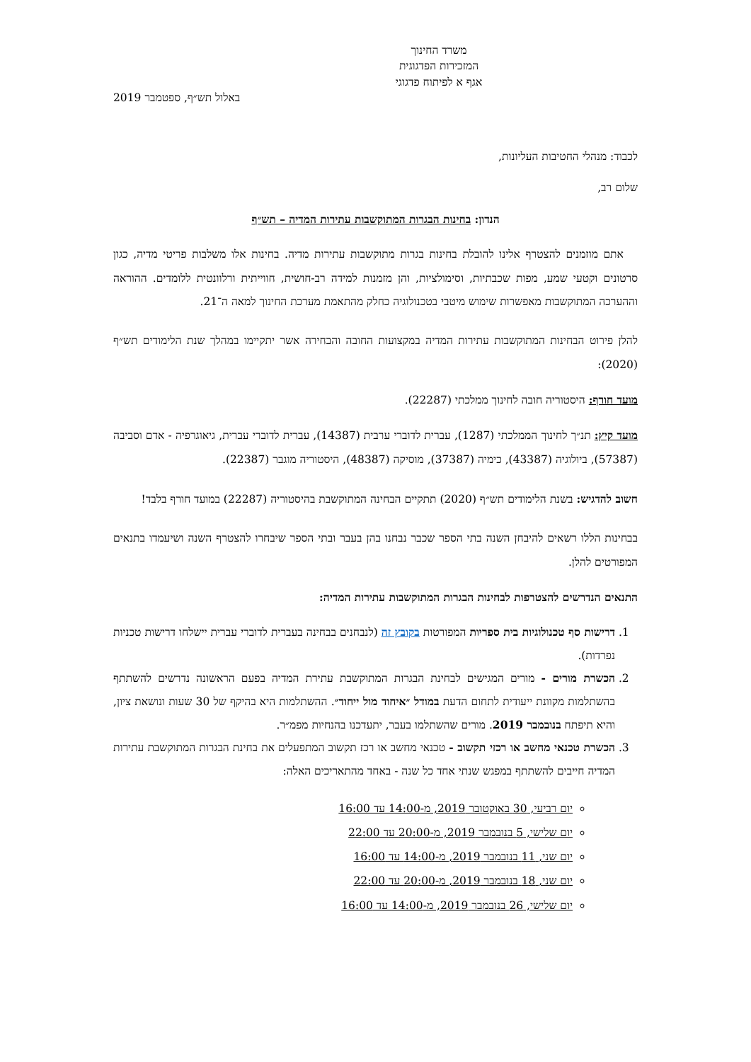משרד החינוך
המזכירות הפדגוגית
אגף א לפיתוח פדגוגי
באלול תש״ף, ספטמבר 2019
לכבוד: מנהלי החטיבות העליונות,
שלום רב,
הנדון: בחינות הבגרות המתוקשבות עתירות המדיה – תש״ף
אתם מוזמנים להצטרף אלינו להובלת בחינות בגרות מתוקשבות עתירות מדיה. בחינות אלו משלבות פריטי מדיה, כגון סרטונים וקטעי שמע, מפות שכבתיות, וסימולציות, והן מזמנות למידה רב-חושית, חווייתית ורלוונטית ללומדים. ההוראה וההערכה המתוקשבות מאפשרות שימוש מיטבי בטכנולוגיה כחלק מהתאמת מערכת החינוך למאה ה־21.
להלן פירוט הבחינות המתוקשבות עתירות המדיה במקצועות החובה והבחירה אשר יתקיימו במהלך שנת הלימודים תש״ף (2020):
מועד חורף: היסטוריה חובה לחינוך ממלכתי (22287).
מועד קיץ: תנ״ך לחינוך הממלכתי (1287), עברית לדוברי ערבית (14387), עברית לדוברי עברית, גיאוגרפיה - אדם וסביבה (57387), ביולוגיה (43387), כימיה (37387), מוסיקה (48387), היסטוריה מוגבר (22387).
חשוב להדגיש: בשנת הלימודים תש״ף (2020) תתקיים הבחינה המתוקשבת בהיסטוריה (22287) במועד חורף בלבד!
בבחינות הללו רשאים להיבחן השנה בתי הספר שכבר נבחנו בהן בעבר ובתי הספר שיבחרו להצטרף השנה ושיעמדו בתנאים המפורטים להלן.
התנאים הנדרשים להצטרפות לבחינות הבגרות המתוקשבות עתירות המדיה:
1. דרישות סף טכנולוגיות בית ספריות המפורטות בקובץ זה (לנבחנים בבחינה בעברית לדוברי עברית יישלחו דרישות טכניות נפרדות).
2. הכשרת מורים - מורים המגישים לבחינת הבגרות המתוקשבת עתירת המדיה בפעם הראשונה נדרשים להשתתף בהשתלמות מקוונת ייעודית לתחום הדעת במודל ״איחוד מול ייחוד״. ההשתלמות היא בהיקף של 30 שעות ונושאת ציון, והיא תיפתח בנובמבר 2019. מורים שהשתלמו בעבר, יתעדכנו בהנחיות מפמ״ר.
3. הכשרת טכנאי מחשב או רכזי תקשוב - טכנאי מחשב או רכז תקשוב המתפעלים את בחינת הבגרות המתוקשבת עתירות המדיה חייבים להשתתף במפגש שנתי אחד כל שנה - באחד מהתאריכים האלה:
יום רביעי, 30 באוקטובר 2019, מ-14:00 עד 16:00
יום שלישי, 5 בנובמבר 2019, מ-20:00 עד 22:00
יום שני, 11 בנובמבר 2019, מ-14:00 עד 16:00
יום שני, 18 בנובמבר 2019, מ-20:00 עד 22:00
יום שלישי, 26 בנובמבר 2019, מ-14:00 עד 16:00